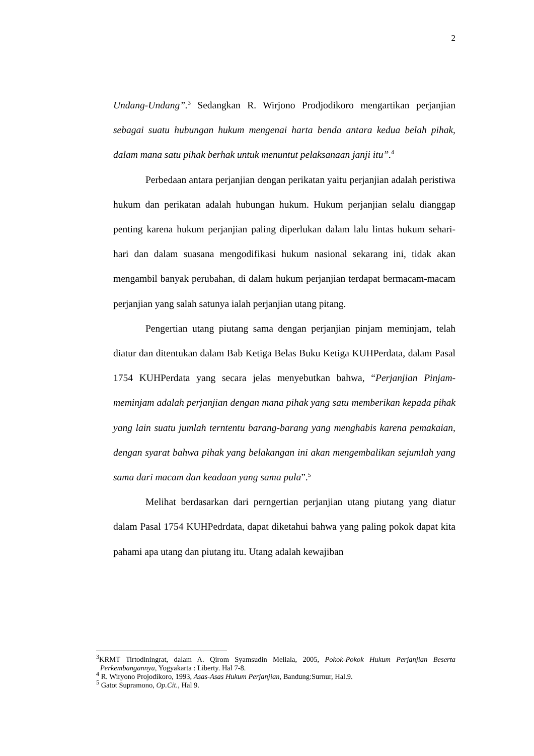2
Undang-Undang”.<sup>3</sup> Sedangkan R. Wirjono Prodjodikoro mengartikan perjanjian sebagai suatu hubungan hukum mengenai harta benda antara kedua belah pihak, dalam mana satu pihak berhak untuk menuntut pelaksanaan janji itu”.<sup>4</sup>
Perbedaan antara perjanjian dengan perikatan yaitu perjanjian adalah peristiwa hukum dan perikatan adalah hubungan hukum. Hukum perjanjian selalu dianggap penting karena hukum perjanjian paling diperlukan dalam lalu lintas hukum sehari-hari dan dalam suasana mengodifikasi hukum nasional sekarang ini, tidak akan mengambil banyak perubahan, di dalam hukum perjanjian terdapat bermacam-macam perjanjian yang salah satunya ialah perjanjian utang pitang.
Pengertian utang piutang sama dengan perjanjian pinjam meminjam, telah diatur dan ditentukan dalam Bab Ketiga Belas Buku Ketiga KUHPerdata, dalam Pasal 1754 KUHPerdata yang secara jelas menyebutkan bahwa, “Perjanjian Pinjam-meminjam adalah perjanjian dengan mana pihak yang satu memberikan kepada pihak yang lain suatu jumlah terntentu barang-barang yang menghabis karena pemakaian, dengan syarat bahwa pihak yang belakangan ini akan mengembalikan sejumlah yang sama dari macam dan keadaan yang sama pula”.<sup>5</sup>
Melihat berdasarkan dari perngertian perjanjian utang piutang yang diatur dalam Pasal 1754 KUHPedrdata, dapat diketahui bahwa yang paling pokok dapat kita pahami apa utang dan piutang itu. Utang adalah kewajiban
<sup>3</sup> KRMT Tirtodiningrat, dalam A. Qirom Syamsudin Meliala, 2005, Pokok-Pokok Hukum Perjanjian Beserta Perkembangannya, Yogyakarta : Liberty. Hal 7-8.
<sup>4</sup> R. Wiryono Projodikoro, 1993, Asas-Asas Hukum Perjanjian, Bandung:Surnur, Hal.9.
<sup>5</sup> Gatot Supramono, Op.Cit., Hal 9.